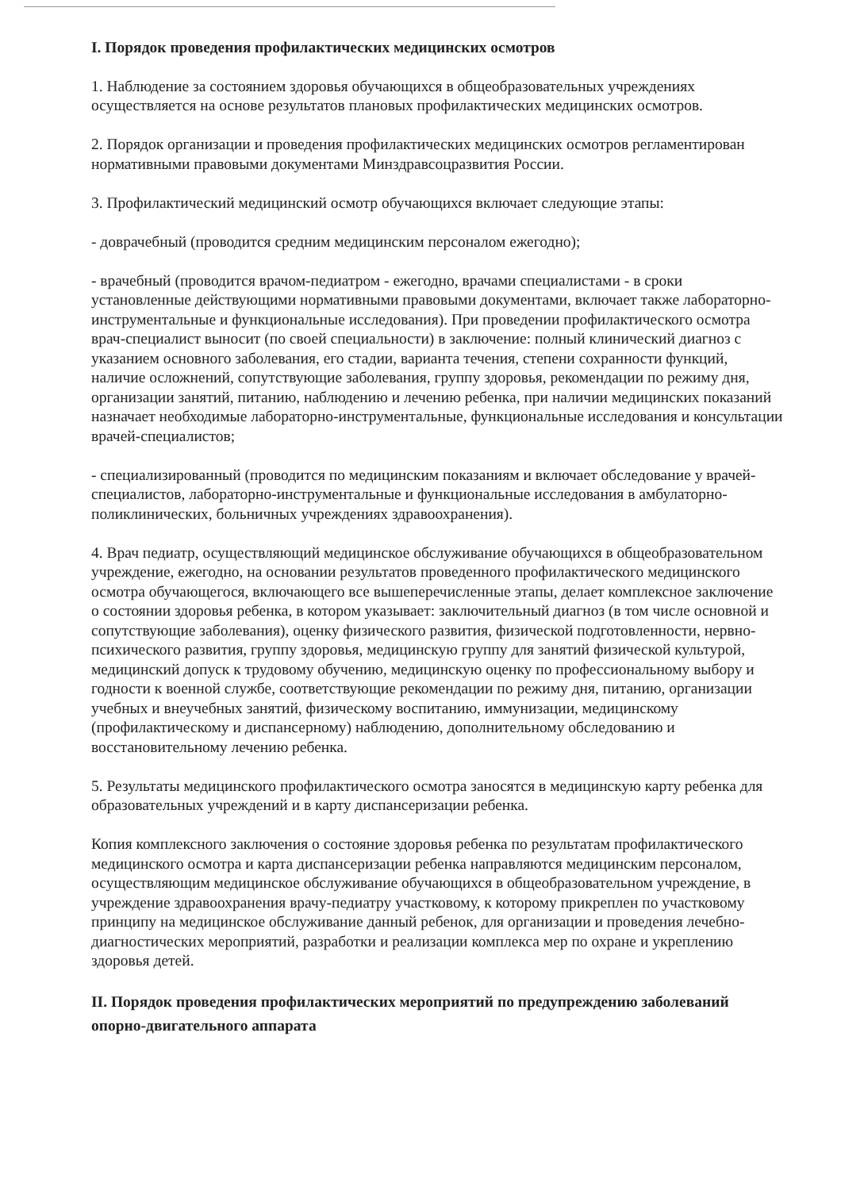I. Порядок проведения профилактических медицинских осмотров
1. Наблюдение за состоянием здоровья обучающихся в общеобразовательных учреждениях осуществляется на основе результатов плановых профилактических медицинских осмотров.
2. Порядок организации и проведения профилактических медицинских осмотров регламентирован нормативными правовыми документами Минздравсоцразвития России.
3. Профилактический медицинский осмотр обучающихся включает следующие этапы:
- доврачебный (проводится средним медицинским персоналом ежегодно);
- врачебный (проводится врачом-педиатром - ежегодно, врачами специалистами - в сроки установленные действующими нормативными правовыми документами, включает также лабораторно-инструментальные и функциональные исследования). При проведении профилактического осмотра врач-специалист выносит (по своей специальности) в заключение: полный клинический диагноз с указанием основного заболевания, его стадии, варианта течения, степени сохранности функций, наличие осложнений, сопутствующие заболевания, группу здоровья, рекомендации по режиму дня, организации занятий, питанию, наблюдению и лечению ребенка, при наличии медицинских показаний назначает необходимые лабораторно-инструментальные, функциональные исследования и консультации врачей-специалистов;
- специализированный (проводится по медицинским показаниям и включает обследование у врачей-специалистов, лабораторно-инструментальные и функциональные исследования в амбулаторно-поликлинических, больничных учреждениях здравоохранения).
4. Врач педиатр, осуществляющий медицинское обслуживание обучающихся в общеобразовательном учреждение, ежегодно, на основании результатов проведенного профилактического медицинского осмотра обучающегося, включающего все вышеперечисленные этапы, делает комплексное заключение о состоянии здоровья ребенка, в котором указывает: заключительный диагноз (в том числе основной и сопутствующие заболевания), оценку физического развития, физической подготовленности, нервно-психического развития, группу здоровья, медицинскую группу для занятий физической культурой, медицинский допуск к трудовому обучению, медицинскую оценку по профессиональному выбору и годности к военной службе, соответствующие рекомендации по режиму дня, питанию, организации учебных и внеучебных занятий, физическому воспитанию, иммунизации, медицинскому (профилактическому и диспансерному) наблюдению, дополнительному обследованию и восстановительному лечению ребенка.
5. Результаты медицинского профилактического осмотра заносятся в медицинскую карту ребенка для образовательных учреждений и в карту диспансеризации ребенка.
Копия комплексного заключения о состояние здоровья ребенка по результатам профилактического медицинского осмотра и карта диспансеризации ребенка направляются медицинским персоналом, осуществляющим медицинское обслуживание обучающихся в общеобразовательном учреждение, в учреждение здравоохранения врачу-педиатру участковому, к которому прикреплен по участковому принципу на медицинское обслуживание данный ребенок, для организации и проведения лечебно-диагностических мероприятий, разработки и реализации комплекса мер по охране и укреплению здоровья детей.
II. Порядок проведения профилактических мероприятий по предупреждению заболеваний опорно-двигательного аппарата